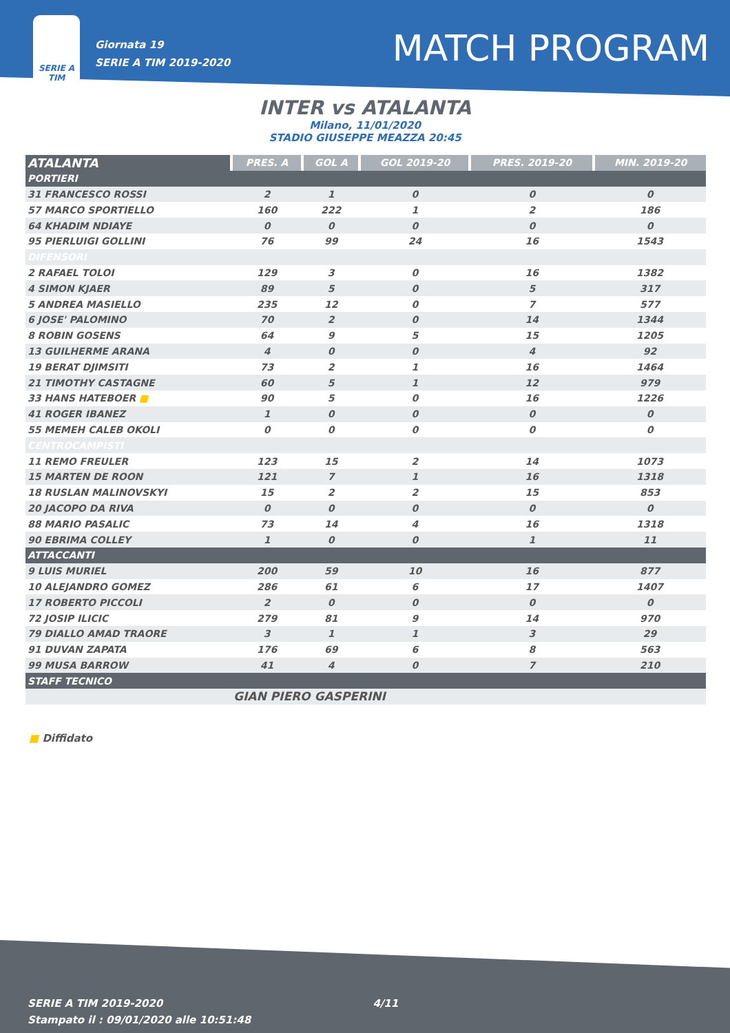SERIE A
TIM
Giornata 19
SERIE A TIM 2019-2020
MATCH PROGRAM
INTER vs ATALANTA
Milano, 11/01/2020
STADIO GIUSEPPE MEAZZA 20:45
| ATALANTA | PRES. A | GOL A | GOL 2019-20 | PRES. 2019-20 | MIN. 2019-20 |
| --- | --- | --- | --- | --- | --- |
| PORTIERI | | | | | |
| 31 FRANCESCO ROSSI | 2 | 1 | 0 | 0 | 0 |
| 57 MARCO SPORTIELLO | 160 | 222 | 1 | 2 | 186 |
| 64 KHADIM NDIAYE | 0 | 0 | 0 | 0 | 0 |
| 95 PIERLUIGI GOLLINI | 76 | 99 | 24 | 16 | 1543 |
| DIFENSORI | | | | | |
| 2 RAFAEL TOLOI | 129 | 3 | 0 | 16 | 1382 |
| 4 SIMON KJAER | 89 | 5 | 0 | 5 | 317 |
| 5 ANDREA MASIELLO | 235 | 12 | 0 | 7 | 577 |
| 6 JOSE' PALOMINO | 70 | 2 | 0 | 14 | 1344 |
| 8 ROBIN GOSENS | 64 | 9 | 5 | 15 | 1205 |
| 13 GUILHERME ARANA | 4 | 0 | 0 | 4 | 92 |
| 19 BERAT DJIMSITI | 73 | 2 | 1 | 16 | 1464 |
| 21 TIMOTHY CASTAGNE | 60 | 5 | 1 | 12 | 979 |
| 33 HANS HATEBOER ■ | 90 | 5 | 0 | 16 | 1226 |
| 41 ROGER IBANEZ | 1 | 0 | 0 | 0 | 0 |
| 55 MEMEH CALEB OKOLI | 0 | 0 | 0 | 0 | 0 |
| CENTROCAMPISTI | | | | | |
| 11 REMO FREULER | 123 | 15 | 2 | 14 | 1073 |
| 15 MARTEN DE ROON | 121 | 7 | 1 | 16 | 1318 |
| 18 RUSLAN MALINOVSKYI | 15 | 2 | 2 | 15 | 853 |
| 20 JACOPO DA RIVA | 0 | 0 | 0 | 0 | 0 |
| 88 MARIO PASALIC | 73 | 14 | 4 | 16 | 1318 |
| 90 EBRIMA COLLEY | 1 | 0 | 0 | 1 | 11 |
| ATTACCANTI | | | | | |
| 9 LUIS MURIEL | 200 | 59 | 10 | 16 | 877 |
| 10 ALEJANDRO GOMEZ | 286 | 61 | 6 | 17 | 1407 |
| 17 ROBERTO PICCOLI | 2 | 0 | 0 | 0 | 0 |
| 72 JOSIP ILICIC | 279 | 81 | 9 | 14 | 970 |
| 79 DIALLO AMAD TRAORE | 3 | 1 | 1 | 3 | 29 |
| 91 DUVAN ZAPATA | 176 | 69 | 6 | 8 | 563 |
| 99 MUSA BARROW | 41 | 4 | 0 | 7 | 210 |
| STAFF TECNICO | | | | | |
| | GIAN PIERO GASPERINI | | | | |
■ Diffidato
SERIE A TIM 2019-2020 4/11
Stampato il : 09/01/2020 alle 10:51:48